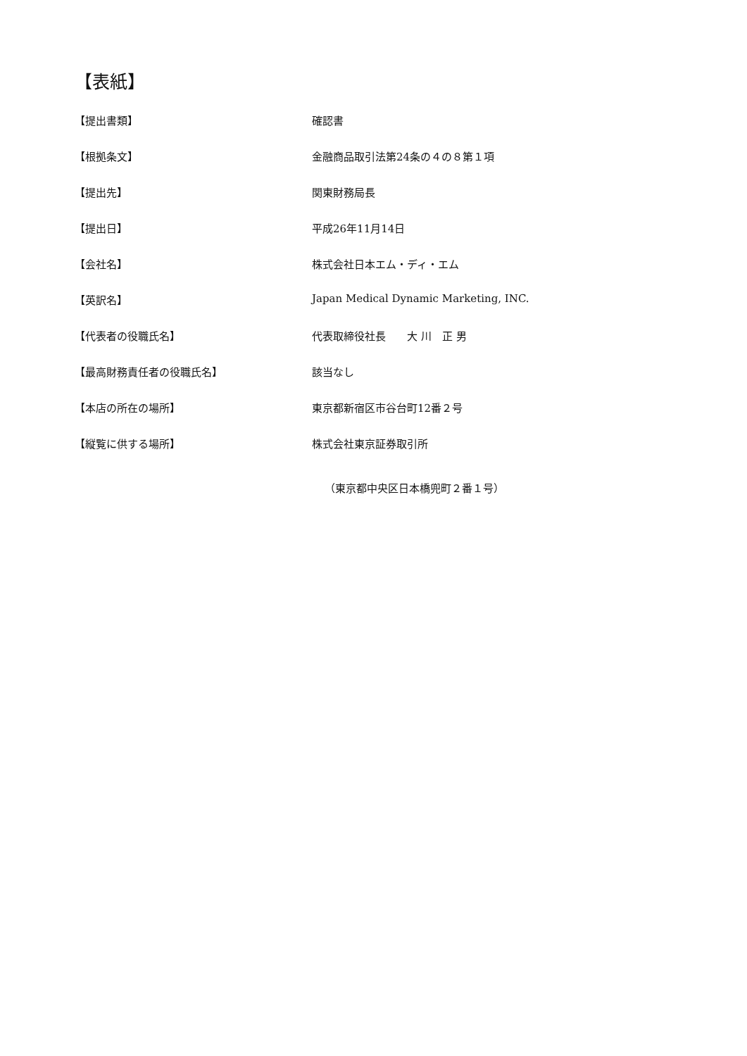【表紙】
【提出書類】 確認書
【根拠条文】 金融商品取引法第24条の４の８第１項
【提出先】 関東財務局長
【提出日】 平成26年11月14日
【会社名】 株式会社日本エム・ディ・エム
【英訳名】 Japan Medical Dynamic Marketing, INC.
【代表者の役職氏名】 代表取締役社長　　大 川　正 男
【最高財務責任者の役職氏名】 該当なし
【本店の所在の場所】 東京都新宿区市谷台町12番２号
【縦覧に供する場所】 株式会社東京証券取引所
（東京都中央区日本橋兜町２番１号）